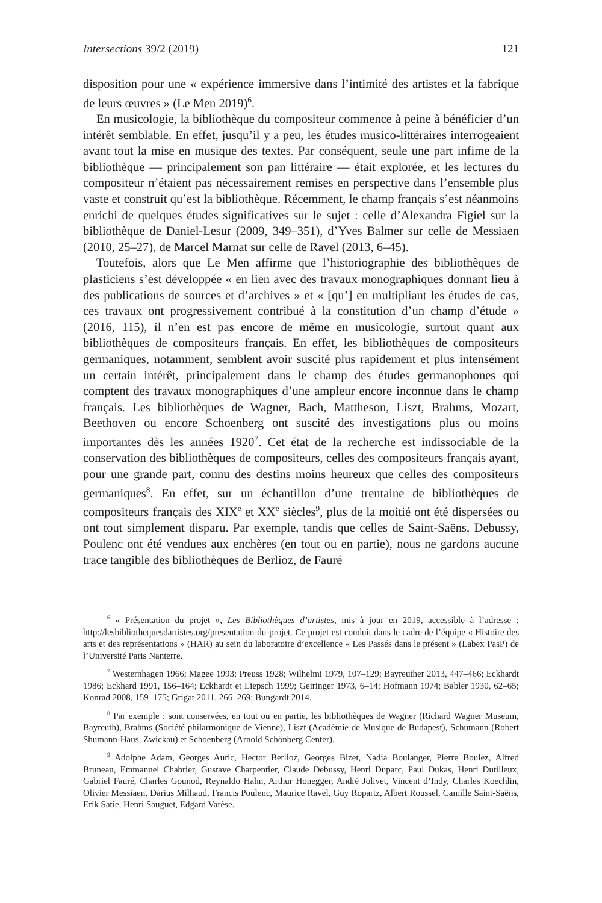Intersections 39/2 (2019) 121
disposition pour une « expérience immersive dans l’intimité des artistes et la fabrique de leurs œuvres » (Le Men 2019)<sup>6</sup>.
En musicologie, la bibliothèque du compositeur commence à peine à bénéficier d’un intérêt semblable. En effet, jusqu’il y a peu, les études musico-littéraires interrogeaient avant tout la mise en musique des textes. Par conséquent, seule une part infime de la bibliothèque — principalement son pan littéraire — était explorée, et les lectures du compositeur n’étaient pas nécessairement remises en perspective dans l’ensemble plus vaste et construit qu’est la bibliothèque. Récemment, le champ français s’est néanmoins enrichi de quelques études significatives sur le sujet : celle d’Alexandra Figiel sur la bibliothèque de Daniel-Lesur (2009, 349–351), d’Yves Balmer sur celle de Messiaen (2010, 25–27), de Marcel Marnat sur celle de Ravel (2013, 6–45).
Toutefois, alors que Le Men affirme que l’historiographie des bibliothèques de plasticiens s’est développée « en lien avec des travaux monographiques donnant lieu à des publications de sources et d’archives » et « [qu’] en multipliant les études de cas, ces travaux ont progressivement contribué à la constitution d’un champ d’étude » (2016, 115), il n’en est pas encore de même en musicologie, surtout quant aux bibliothèques de compositeurs français. En effet, les bibliothèques de compositeurs germaniques, notamment, semblent avoir suscité plus rapidement et plus intensément un certain intérêt, principalement dans le champ des études germanophones qui comptent des travaux monographiques d’une ampleur encore inconnue dans le champ français. Les bibliothèques de Wagner, Bach, Mattheson, Liszt, Brahms, Mozart, Beethoven ou encore Schoenberg ont suscité des investigations plus ou moins importantes dès les années 1920<sup>7</sup>. Cet état de la recherche est indissociable de la conservation des bibliothèques de compositeurs, celles des compositeurs français ayant, pour une grande part, connu des destins moins heureux que celles des compositeurs germaniques<sup>8</sup>. En effet, sur un échantillon d’une trentaine de bibliothèques de compositeurs français des XIX<sup>e</sup> et XX<sup>e</sup> siècles<sup>9</sup>, plus de la moitié ont été dispersées ou ont tout simplement disparu. Par exemple, tandis que celles de Saint-Saëns, Debussy, Poulenc ont été vendues aux enchères (en tout ou en partie), nous ne gardons aucune trace tangible des bibliothèques de Berlioz, de Fauré
<sup>6</sup> « Présentation du projet », Les Bibliothèques d’artistes, mis à jour en 2019, accessible à l’adresse : http://lesbibliothequesdartistes.org/presentation-du-projet. Ce projet est conduit dans le cadre de l’équipe « Histoire des arts et des représentations » (HAR) au sein du laboratoire d’excellence « Les Passés dans le présent » (Labex PasP) de l’Université Paris Nanterre.
<sup>7</sup> Westernhagen 1966; Magee 1993; Preuss 1928; Wilhelmi 1979, 107–129; Bayreuther 2013, 447–466; Eckhardt 1986; Eckhard 1991, 156–164; Eckhardt et Liepsch 1999; Geiringer 1973, 6–14; Hofmann 1974; Babler 1930, 62–65; Konrad 2008, 159–175; Grigat 2011, 266–269; Bungardt 2014.
<sup>8</sup> Par exemple : sont conservées, en tout ou en partie, les bibliothèques de Wagner (Richard Wagner Museum, Bayreuth), Brahms (Société philarmonique de Vienne), Liszt (Académie de Musique de Budapest), Schumann (Robert Shumann-Haus, Zwickau) et Schoenberg (Arnold Schönberg Center).
<sup>9</sup> Adolphe Adam, Georges Auric, Hector Berlioz, Georges Bizet, Nadia Boulanger, Pierre Boulez, Alfred Bruneau, Emmanuel Chabrier, Gustave Charpentier, Claude Debussy, Henri Duparc, Paul Dukas, Henri Dutilleux, Gabriel Fauré, Charles Gounod, Reynaldo Hahn, Arthur Honegger, André Jolivet, Vincent d’Indy, Charles Koechlin, Olivier Messiaen, Darius Milhaud, Francis Poulenc, Maurice Ravel, Guy Ropartz, Albert Roussel, Camille Saint-Saëns, Erik Satie, Henri Sauguet, Edgard Varèse.